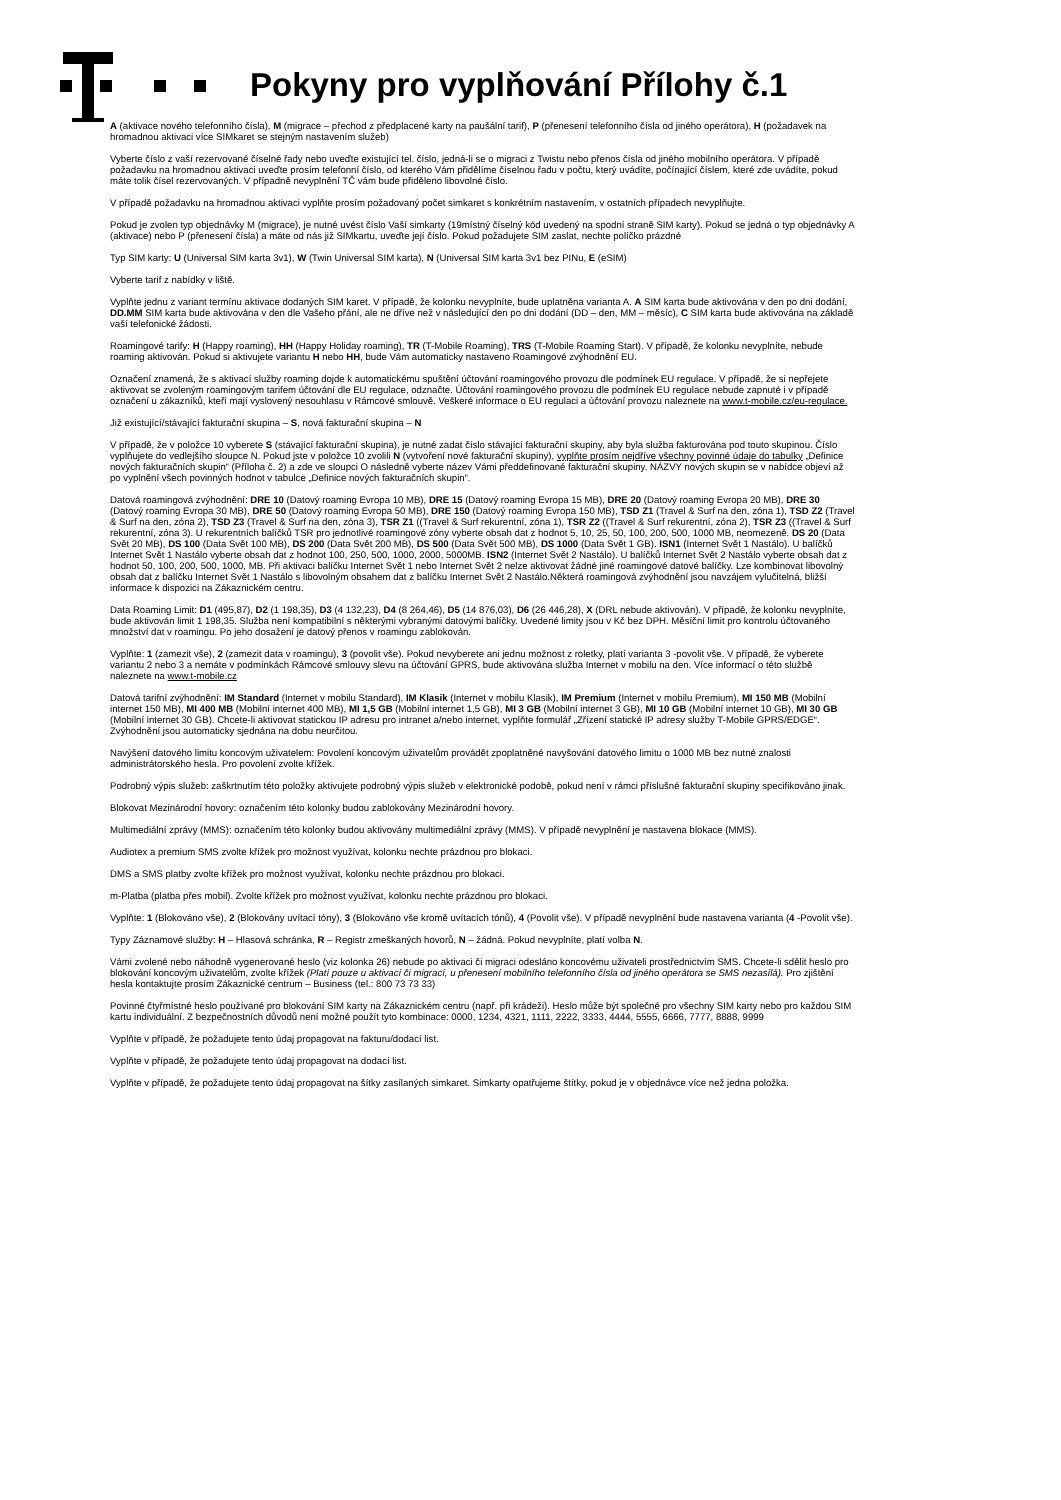Pokyny pro vyplňování Přílohy č.1
A (aktivace nového telefonního čísla), M (migrace – přechod z předplacené karty na paušální tarif), P (přenesení telefonního čísla od jiného operátora), H (požadavek na hromadnou aktivaci více SIMkaret se stejným nastavením služeb)
Vyberte číslo z vaší rezervované číselné řady nebo uveďte existující tel. číslo, jedná-li se o migraci z Twistu nebo přenos čísla od jiného mobilního operátora. V případě požadavku na hromadnou aktivaci uveďte prosím telefonní číslo, od kterého Vám přidělíme číselnou řadu v počtu, který uvádíte, počínající číslem, které zde uvádíte, pokud máte tolik čísel rezervovaných. V případně nevyplnění TČ vám bude přiděleno libovolné číslo.
V případě požadavku na hromadnou aktivaci vyplňte prosím požadovaný počet simkaret s konkrétním nastavením, v ostatních případech nevyplňujte.
Pokud je zvolen typ objednávky M (migrace), je nutné uvést číslo Vaší simkarty (19místný číselný kód uvedený na spodní straně SIM karty). Pokud se jedná o typ objednávky A (aktivace) nebo P (přenesení čísla) a máte od nás již SIMkartu, uveďte její číslo. Pokud požadujete SIM zaslat, nechte políčko prázdné
Typ SIM karty: U (Universal SIM karta 3v1), W (Twin Universal SIM karta), N (Universal SIM karta 3v1 bez PINu, E (eSIM)
Vyberte tarif z nabídky v liště.
Vyplňte jednu z variant termínu aktivace dodaných SIM karet. V případě, že kolonku nevyplníte, bude uplatněna varianta A. A SIM karta bude aktivována v den po dni dodání, DD.MM SIM karta bude aktivována v den dle Vašeho přání, ale ne dříve než v následující den po dni dodání (DD – den, MM – měsíc), C SIM karta bude aktivována na základě vaší telefonické žádosti.
Roamingové tarify: H (Happy roaming), HH (Happy Holiday roaming), TR (T-Mobile Roaming), TRS (T-Mobile Roaming Start). V případě, že kolonku nevyplníte, nebude roaming aktivován. Pokud si aktivujete variantu H nebo HH, bude Vám automaticky nastaveno Roamingové zvýhodnění EU.
Označení znamená, že s aktivací služby roaming dojde k automatickému spuštění účtování roamingového provozu dle podmínek EU regulace. V případě, že si nepřejete aktivovat se zvoleným roamingovým tarifem účtování dle EU regulace, odznačte. Účtování roamingového provozu dle podmínek EU regulace nebude zapnuté i v případě označení u zákazníků, kteří mají vyslovený nesouhlasu v Rámcové smlouvě. Veškeré informace o EU regulaci a účtování provozu naleznete na www.t-mobile.cz/eu-regulace.
Již existující/stávající fakturační skupina – S, nová fakturační skupina – N
V případě, že v položce 10 vyberete S (stávající fakturační skupina), je nutné zadat číslo stávající fakturační skupiny, aby byla služba fakturována pod touto skupinou. Číslo vyplňujete do vedlejšího sloupce N. Pokud jste v položce 10 zvolili N (vytvoření nové fakturační skupiny), vyplňte prosím nejdříve všechny povinné údaje do tabulky „Definice nových fakturačních skupin“ (Příloha č. 2) a zde ve sloupci O následně vyberte název Vámi předdefinované fakturační skupiny. NÁZVY nových skupin se v nabídce objeví až po vyplnění všech povinných hodnot v tabulce „Definice nových fakturačních skupin“.
Datová roamingová zvýhodnění: DRE 10 (Datový roaming Evropa 10 MB), DRE 15 (Datový roaming Evropa 15 MB), DRE 20 (Datový roaming Evropa 20 MB), DRE 30 (Datový roaming Evropa 30 MB), DRE 50 (Datový roaming Evropa 50 MB), DRE 150 (Datový roaming Evropa 150 MB), TSD Z1 (Travel & Surf na den, zóna 1), TSD Z2 (Travel & Surf na den, zóna 2), TSD Z3 (Travel & Surf na den, zóna 3), TSR Z1 ((Travel & Surf rekurentní, zóna 1), TSR Z2 ((Travel & Surf rekurentní, zóna 2), TSR Z3 ((Travel & Surf rekurentní, zóna 3). U rekurentních balíčků TSR pro jednotlivé roamingové zóny vyberte obsah dat z hodnot 5, 10, 25, 50, 100, 200, 500, 1000 MB, neomezeně. DS 20 (Data Svět 20 MB), DS 100 (Data Svět 100 MB), DS 200 (Data Svět 200 MB), DS 500 (Data Svět 500 MB), DS 1000 (Data Svět 1 GB). ISN1 (Internet Svět 1 Nastálo). U balíčků Internet Svět 1 Nastálo vyberte obsah dat z hodnot 100, 250, 500, 1000, 2000, 5000MB. ISN2 (Internet Svět 2 Nastálo). U balíčků Internet Svět 2 Nastálo vyberte obsah dat z hodnot 50, 100, 200, 500, 1000, MB. Při aktivaci balíčku Internet Svět 1 nebo Internet Svět 2 nelze aktivovat žádné jiné roamingové datové balíčky. Lze kombinovat libovolný obsah dat z balíčku Internet Svět 1 Nastálo s libovolným obsahem dat z balíčku Internet Svět 2 Nastálo.Některá roamingová zvýhodnění jsou navzájem vylučitelná, bližší informace k dispozici na Zákaznickém centru.
Data Roaming Limit: D1 (495,87), D2 (1 198,35), D3 (4 132,23), D4 (8 264,46), D5 (14 876,03), D6 (26 446,28), X (DRL nebude aktivován). V případě, že kolonku nevyplníte, bude aktivován limit 1 198,35. Služba není kompatibilní s některými vybranými datovými balíčky. Uvedené limity jsou v Kč bez DPH. Měsíční limit pro kontrolu účtovaného množství dat v roamingu. Po jeho dosažení je datový přenos v roamingu zablokován.
Vyplňte: 1 (zamezit vše), 2 (zamezit data v roamingu), 3 (povolit vše). Pokud nevyberete ani jednu možnost z roletky, platí varianta 3 -povolit vše. V případě, že vyberete variantu 2 nebo 3 a nemáte v podmínkách Rámcové smlouvy slevu na účtování GPRS, bude aktivována služba Internet v mobilu na den. Více informací o této službě naleznete na www.t-mobile.cz
Datová tarifní zvýhodnění: IM Standard (Internet v mobilu Standard), IM Klasik (Internet v mobilu Klasik), IM Premium (Internet v mobilu Premium), MI 150 MB (Mobilní internet 150 MB), MI 400 MB (Mobilní internet 400 MB), MI 1,5 GB (Mobilní internet 1,5 GB), MI 3 GB (Mobilní internet 3 GB), MI 10 GB (Mobilní internet 10 GB), MI 30 GB (Mobilní internet 30 GB). Chcete-li aktivovat statickou IP adresu pro intranet a/nebo internet, vyplňte formulář „Zřízení statické IP adresy služby T-Mobile GPRS/EDGE“. Zvýhodnění jsou automaticky sjednána na dobu neurčitou.
Navýšení datového limitu koncovým uživatelem: Povolení koncovým uživatelům provádět zpoplatněné navyšování datového limitu o 1000 MB bez nutné znalosti administrátorského hesla. Pro povolení zvolte křížek.
Podrobný výpis služeb: zaškrtnutím této položky aktivujete podrobný výpis služeb v elektronické podobě, pokud není v rámci příslušné fakturační skupiny specifikováno jinak.
Blokovat Mezinárodní hovory: označením této kolonky budou zablokovány Mezinárodní hovory.
Multimediální zprávy (MMS): označením této kolonky budou aktivovány multimediální zprávy (MMS). V případě nevyplnění je nastavena blokace (MMS).
Audiotex a premium SMS zvolte křížek pro možnost využívat, kolonku nechte prázdnou pro blokaci.
DMS a SMS platby zvolte křížek pro možnost využívat, kolonku nechte prázdnou pro blokaci.
m-Platba (platba přes mobil). Zvolte křížek pro možnost využívat, kolonku nechte prázdnou pro blokaci.
Vyplňte: 1 (Blokováno vše), 2 (Blokovány uvítací tóny), 3 (Blokováno vše kromě uvítacích tónů), 4 (Povolit vše). V případě nevyplnění bude nastavena varianta (4 -Povolit vše).
Typy Záznamové služby: H – Hlasová schránka, R – Registr zmeškaných hovorů, N – žádná. Pokud nevyplníte, platí volba N.
Vámi zvolené nebo náhodně vygenerované heslo (viz kolonka 26) nebude po aktivaci či migraci odesláno koncovému uživateli prostřednictvím SMS. Chcete-li sdělit heslo pro blokování koncovým uživatelům, zvolte křížek (Platí pouze u aktivací či migrací, u přenesení mobilního telefonního čísla od jiného operátora se SMS nezasílá). Pro zjištění hesla kontaktujte prosím Zákaznické centrum – Business (tel.: 800 73 73 33)
Povinné čtyřmístné heslo používané pro blokování SIM karty na Zákaznickém centru (např. při krádeži). Heslo může být společné pro všechny SIM karty nebo pro každou SIM kartu individuální. Z bezpečnostních důvodů není možné použít tyto kombinace: 0000, 1234, 4321, 1111, 2222, 3333, 4444, 5555, 6666, 7777, 8888, 9999
Vyplňte v případě, že požadujete tento údaj propagovat na fakturu/dodací list.
Vyplňte v případě, že požadujete tento údaj propagovat na dodací list.
Vyplňte v případě, že požadujete tento údaj propagovat na šítky zasílaných simkaret. Simkarty opatřujeme štítky, pokud je v objednávce více než jedna položka.